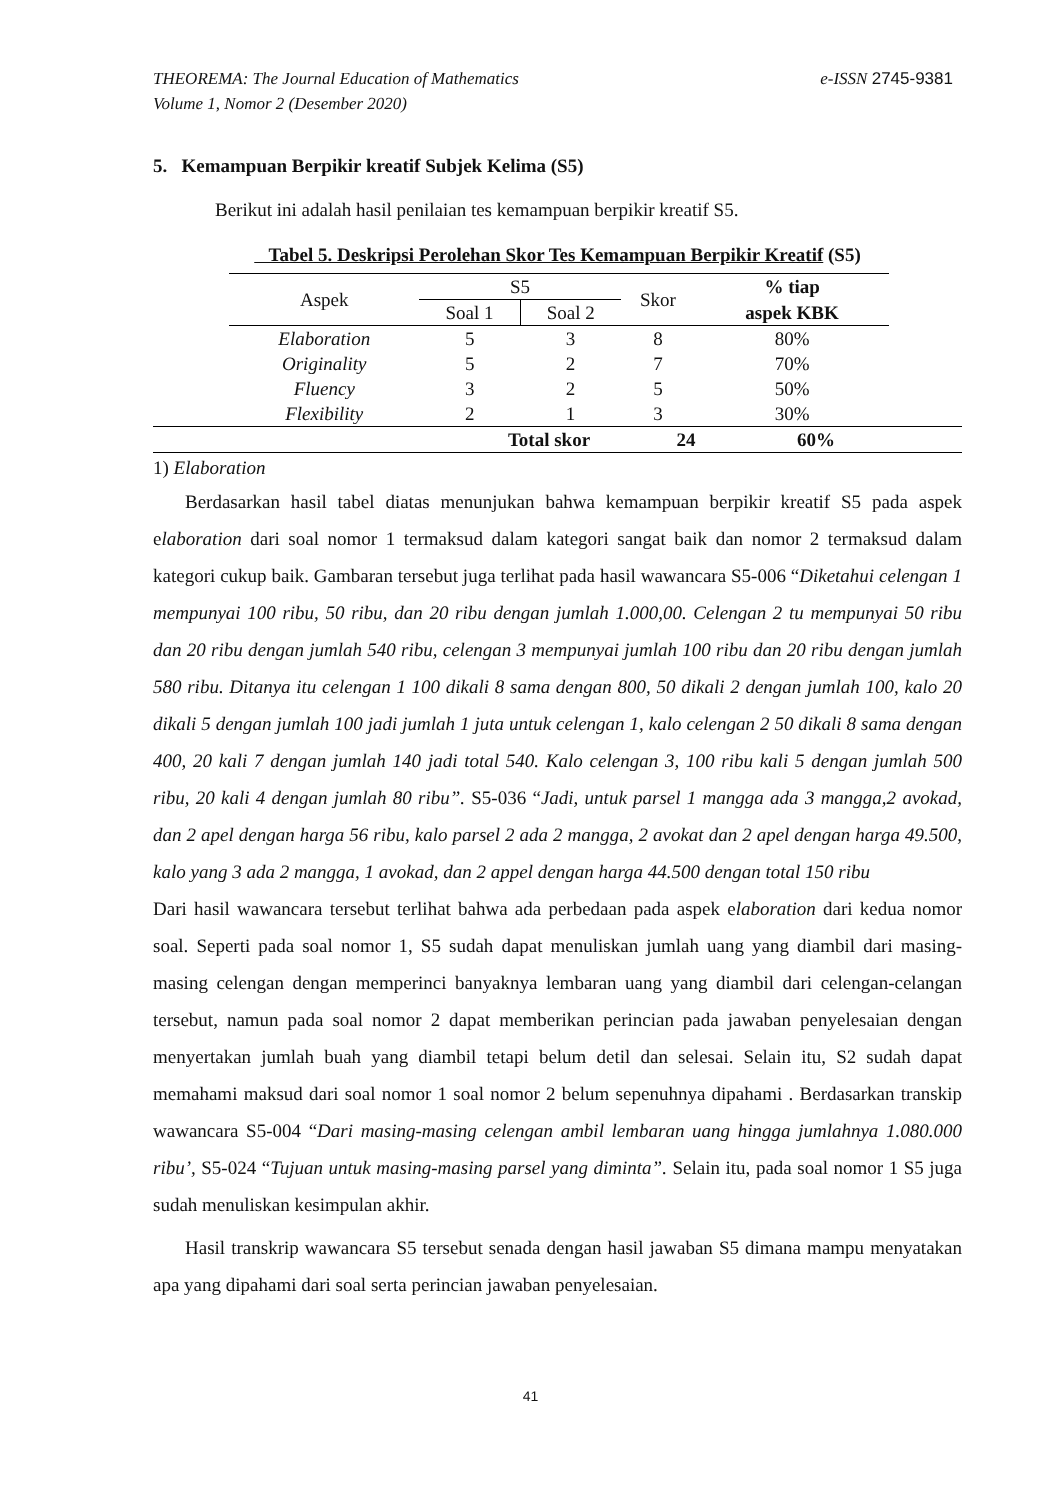e-ISSN 2745-9381 THEOREMA: The Journal Education of Mathematics
Volume 1, Nomor 2 (Desember 2020)
5. Kemampuan Berpikir kreatif Subjek Kelima (S5)
Berikut ini adalah hasil penilaian tes kemampuan berpikir kreatif S5.
Tabel 5. Deskripsi Perolehan Skor Tes Kemampuan Berpikir Kreatif (S5)
| Aspek | S5 | | Skor | % tiap |
| --- | --- | --- | --- | --- |
| | Soal 1 | Soal 2 | | aspek KBK |
| Elaboration | 5 | 3 | 8 | 80% |
| Originality | 5 | 2 | 7 | 70% |
| Fluency | 3 | 2 | 5 | 50% |
| Flexibility | 2 | 1 | 3 | 30% |
| | Total skor | 24 | 60% | |
1) Elaboration
Berdasarkan hasil tabel diatas menunjukan bahwa kemampuan berpikir kreatif S5 pada aspek elaboration dari soal nomor 1 termaksud dalam kategori sangat baik dan nomor 2 termaksud dalam kategori cukup baik. Gambaran tersebut juga terlihat pada hasil wawancara S5-006 “Diketahui celengan 1 mempunyai 100 ribu, 50 ribu, dan 20 ribu dengan jumlah 1.000,00. Celengan 2 tu mempunyai 50 ribu dan 20 ribu dengan jumlah 540 ribu, celengan 3 mempunyai jumlah 100 ribu dan 20 ribu dengan jumlah 580 ribu. Ditanya itu celengan 1 100 dikali 8 sama dengan 800, 50 dikali 2 dengan jumlah 100, kalo 20 dikali 5 dengan jumlah 100 jadi jumlah 1 juta untuk celengan 1, kalo celengan 2 50 dikali 8 sama dengan 400, 20 kali 7 dengan jumlah 140 jadi total 540. Kalo celengan 3, 100 ribu kali 5 dengan jumlah 500 ribu, 20 kali 4 dengan jumlah 80 ribu”. S5-036 “Jadi, untuk parsel 1 mangga ada 3 mangga,2 avokad, dan 2 apel dengan harga 56 ribu, kalo parsel 2 ada 2 mangga, 2 avokat dan 2 apel dengan harga 49.500, kalo yang 3 ada 2 mangga, 1 avokad, dan 2 appel dengan harga 44.500 dengan total 150 ribu
Dari hasil wawancara tersebut terlihat bahwa ada perbedaan pada aspek elaboration dari kedua nomor soal. Seperti pada soal nomor 1, S5 sudah dapat menuliskan jumlah uang yang diambil dari masing-masing celengan dengan memperinci banyaknya lembaran uang yang diambil dari celengan-celangan tersebut, namun pada soal nomor 2 dapat memberikan perincian pada jawaban penyelesaian dengan menyertakan jumlah buah yang diambil tetapi belum detil dan selesai. Selain itu, S2 sudah dapat memahami maksud dari soal nomor 1 soal nomor 2 belum sepenuhnya dipahami . Berdasarkan transkip wawancara S5-004 “Dari masing-masing celengan ambil lembaran uang hingga jumlahnya 1.080.000 ribu’, S5-024 “Tujuan untuk masing-masing parsel yang diminta”. Selain itu, pada soal nomor 1 S5 juga sudah menuliskan kesimpulan akhir.
Hasil transkrip wawancara S5 tersebut senada dengan hasil jawaban S5 dimana mampu menyatakan apa yang dipahami dari soal serta perincian jawaban penyelesaian.
41